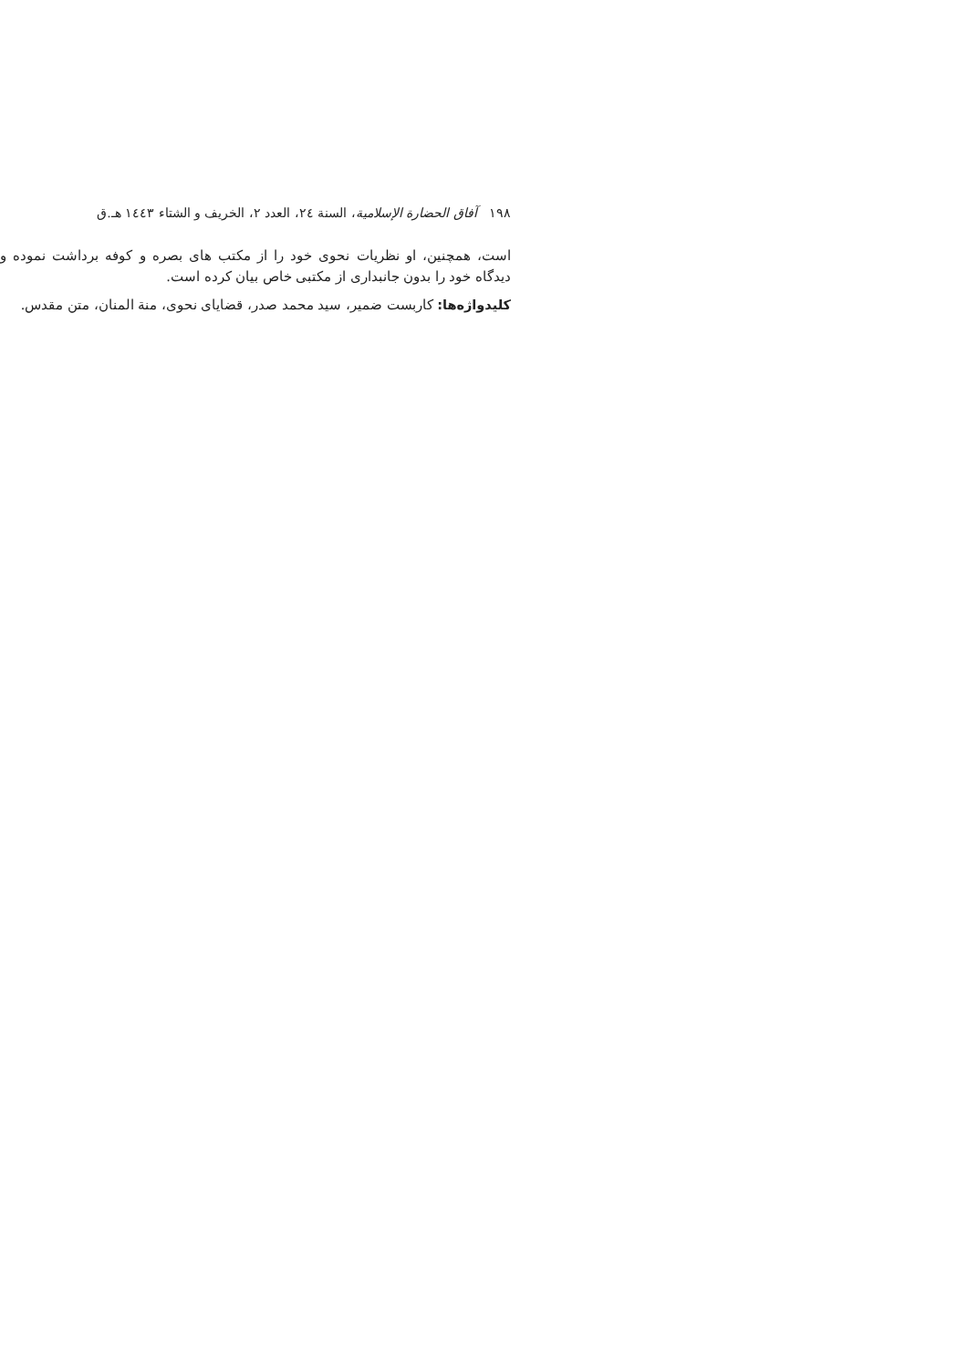١٩٨ آفاق الحضارة الإسلامية، السنة ٢٤، العدد ٢، الخریف و الشتاء ١٤٤٣ هـ.ق
است، همچنین، او نظریات نحوی خود را از مکتب های بصره و کوفه برداشت نموده و دیدگاه خود را بدون جانبداری از مکتبی خاص بیان کرده است.
کلیدواژه‌ها: کاربست ضمیر، سید محمد صدر، قضایای نحوی، منة المنان، متن مقدس.